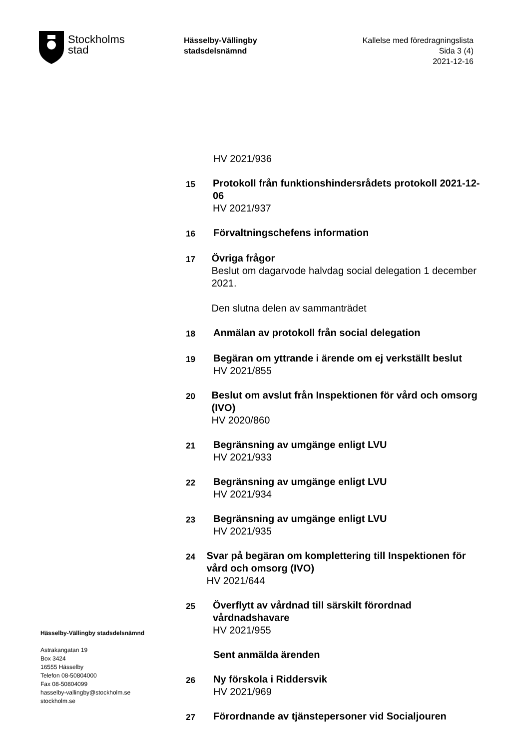Stockholms
stad
Hässelby-Vällingby
stadsdelsnämnd
Kallelse med föredragningslista
Sida 3 (4)
2021-12-16
HV 2021/936
15
Protokoll från funktionshindersrådets protokoll 2021-12-06
HV 2021/937
16
Förvaltningschefens information
17
Övriga frågor
Beslut om dagarvode halvdag social delegation 1 december 2021.
Den slutna delen av sammanträdet
18
Anmälan av protokoll från social delegation
19
Begäran om yttrande i ärende om ej verkställt beslut
HV 2021/855
20
Beslut om avslut från Inspektionen för vård och omsorg (IVO)
HV 2020/860
21
Begränsning av umgänge enligt LVU
HV 2021/933
22
Begränsning av umgänge enligt LVU
HV 2021/934
23
Begränsning av umgänge enligt LVU
HV 2021/935
24
Svar på begäran om komplettering till Inspektionen för vård och omsorg (IVO)
HV 2021/644
25
Överflytt av vårdnad till särskilt förordnad vårdnadshavare
HV 2021/955
Sent anmälda ärenden
26
Ny förskola i Riddersvik
HV 2021/969
27
Förordnande av tjänstepersoner vid Socialjouren
Hässelby-Vällingby stadsdelsnämnd
Astrakangatan 19
Box 3424
16555 Hässelby
Telefon 08-50804000
Fax 08-50804099
hasselby-vallingby@stockholm.se
stockholm.se